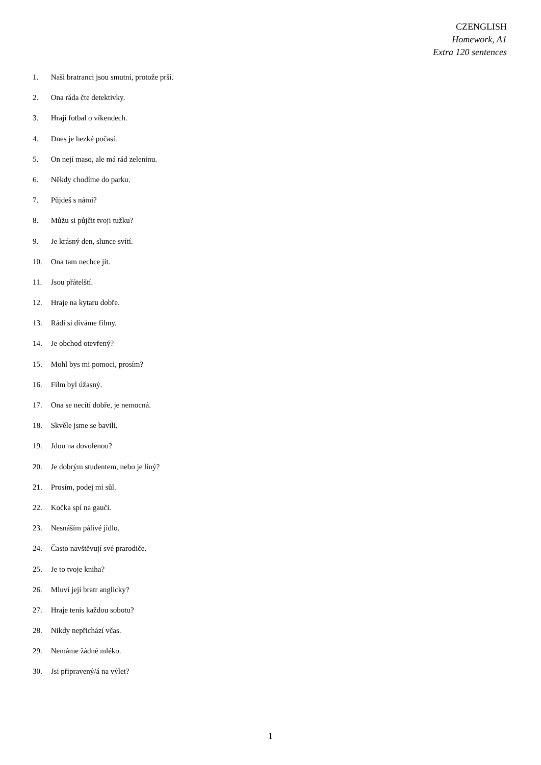CZENGLISH
Homework, A1
Extra 120 sentences
1. Naši bratranci jsou smutní, protože prší.
2. Ona ráda čte detektivky.
3. Hrají fotbal o víkendech.
4. Dnes je hezké počasí.
5. On nejí maso, ale má rád zeleninu.
6. Někdy chodíme do parku.
7. Půjdeš s námi?
8. Můžu si půjčit tvoji tužku?
9. Je krásný den, slunce svítí.
10. Ona tam nechce jít.
11. Jsou přátelští.
12. Hraje na kytaru dobře.
13. Rádi si díváme filmy.
14. Je obchod otevřený?
15. Mohl bys mi pomoci, prosím?
16. Film byl úžasný.
17. Ona se necítí dobře, je nemocná.
18. Skvěle jsme se bavili.
19. Jdou na dovolenou?
20. Je dobrým studentem, nebo je líný?
21. Prosím, podej mi sůl.
22. Kočka spí na gauči.
23. Nesnáším pálivé jídlo.
24. Často navštěvují své prarodiče.
25. Je to tvoje kniha?
26. Mluví její bratr anglicky?
27. Hraje tenis každou sobotu?
28. Nikdy nepřichází včas.
29. Nemáme žádné mléko.
30. Jsi připravený/á na výlet?
1